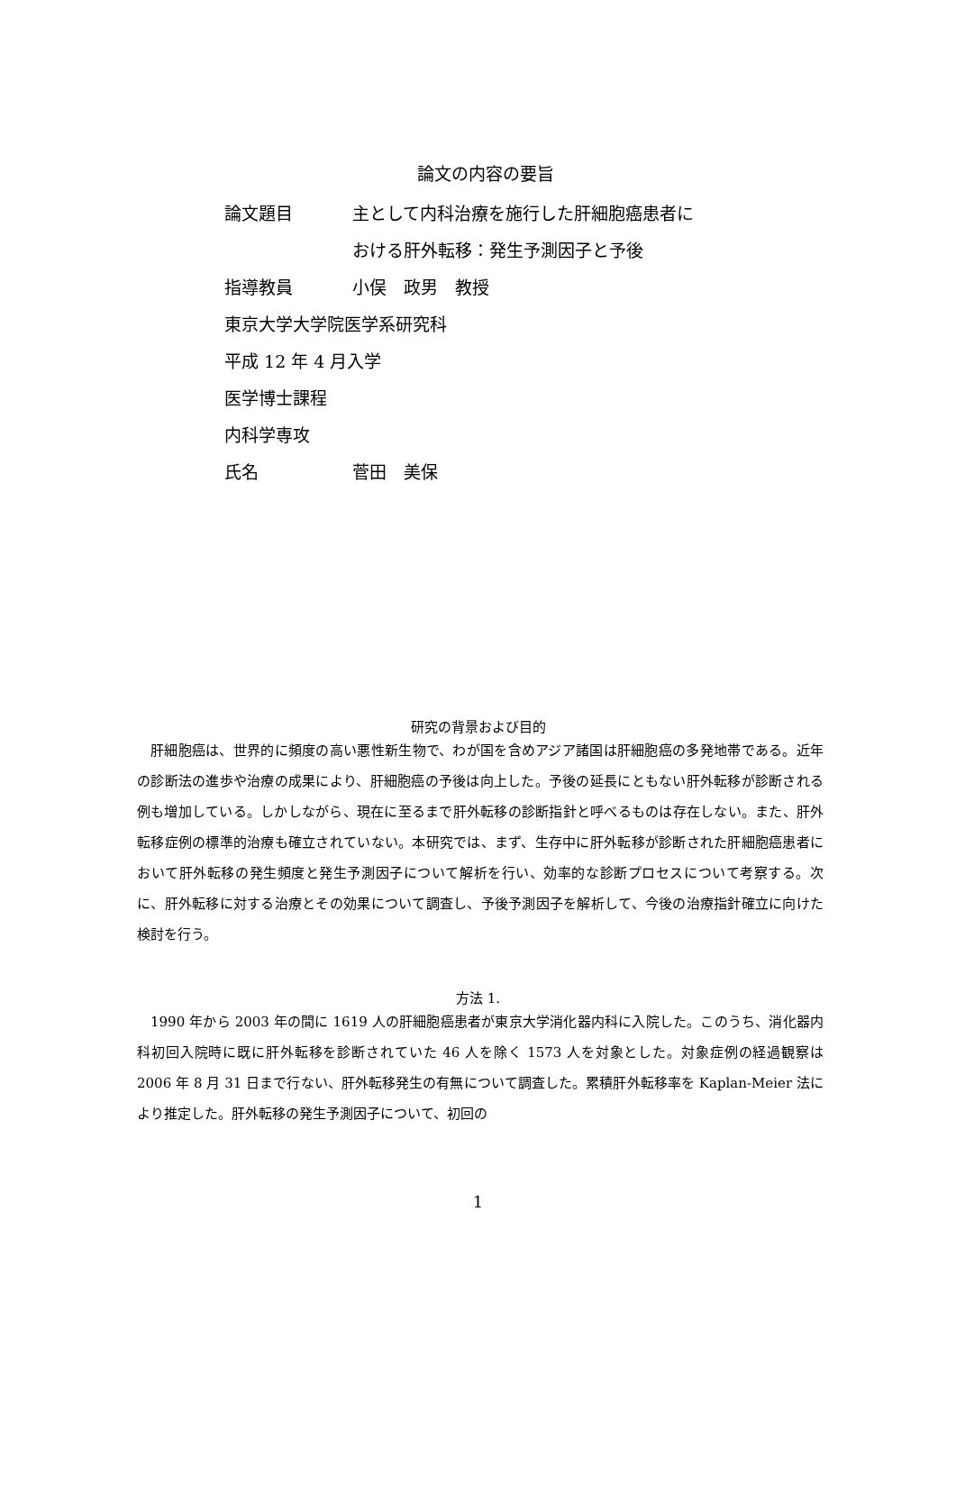論文の内容の要旨
論文題目 主として内科治療を施行した肝細胞癌患者に
おける肝外転移：発生予測因子と予後
指導教員 小俣　政男　教授
東京大学大学院医学系研究科
平成 12 年 4 月入学
医学博士課程
内科学専攻
氏名 菅田　美保
研究の背景および目的
肝細胞癌は、世界的に頻度の高い悪性新生物で、わが国を含めアジア諸国は肝細胞癌の多発地帯である。近年の診断法の進歩や治療の成果により、肝細胞癌の予後は向上した。予後の延長にともない肝外転移が診断される例も増加している。しかしながら、現在に至るまで肝外転移の診断指針と呼べるものは存在しない。また、肝外転移症例の標準的治療も確立されていない。本研究では、まず、生存中に肝外転移が診断された肝細胞癌患者において肝外転移の発生頻度と発生予測因子について解析を行い、効率的な診断プロセスについて考察する。次に、肝外転移に対する治療とその効果について調査し、予後予測因子を解析して、今後の治療指針確立に向けた検討を行う。
方法 1.
1990 年から 2003 年の間に 1619 人の肝細胞癌患者が東京大学消化器内科に入院した。このうち、消化器内科初回入院時に既に肝外転移を診断されていた 46 人を除く 1573 人を対象とした。対象症例の経過観察は 2006 年 8 月 31 日まで行ない、肝外転移発生の有無について調査した。累積肝外転移率を Kaplan-Meier 法により推定した。肝外転移の発生予測因子について、初回の
1